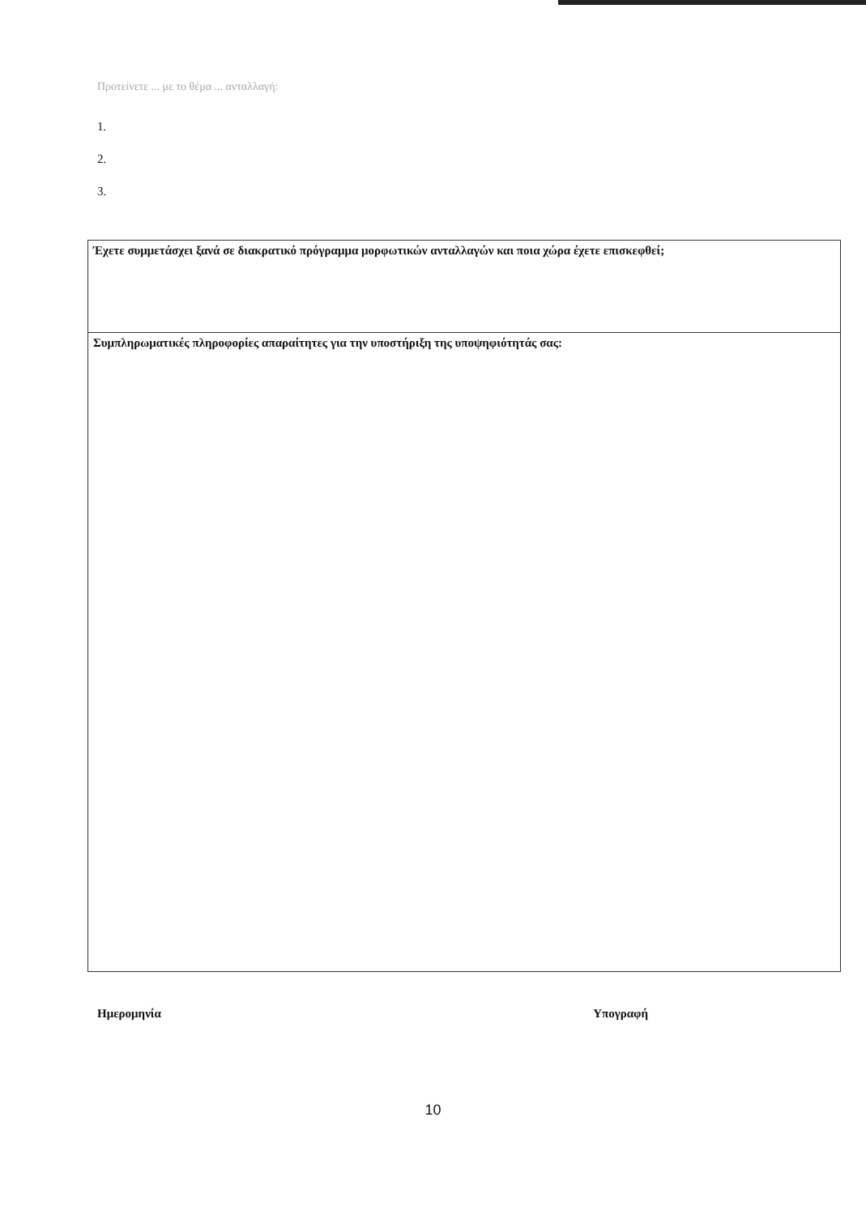Προτείνετε ... με το θέμα ... ανταλλαγή:
1.
2.
3.
Έχετε συμμετάσχει ξανά σε διακρατικό πρόγραμμα μορφωτικών ανταλλαγών και ποια χώρα έχετε επισκεφθεί;
Συμπληρωματικές πληροφορίες απαραίτητες για την υποστήριξη της υποψηφιότητάς σας:
Ημερομηνία Υπογραφή
10